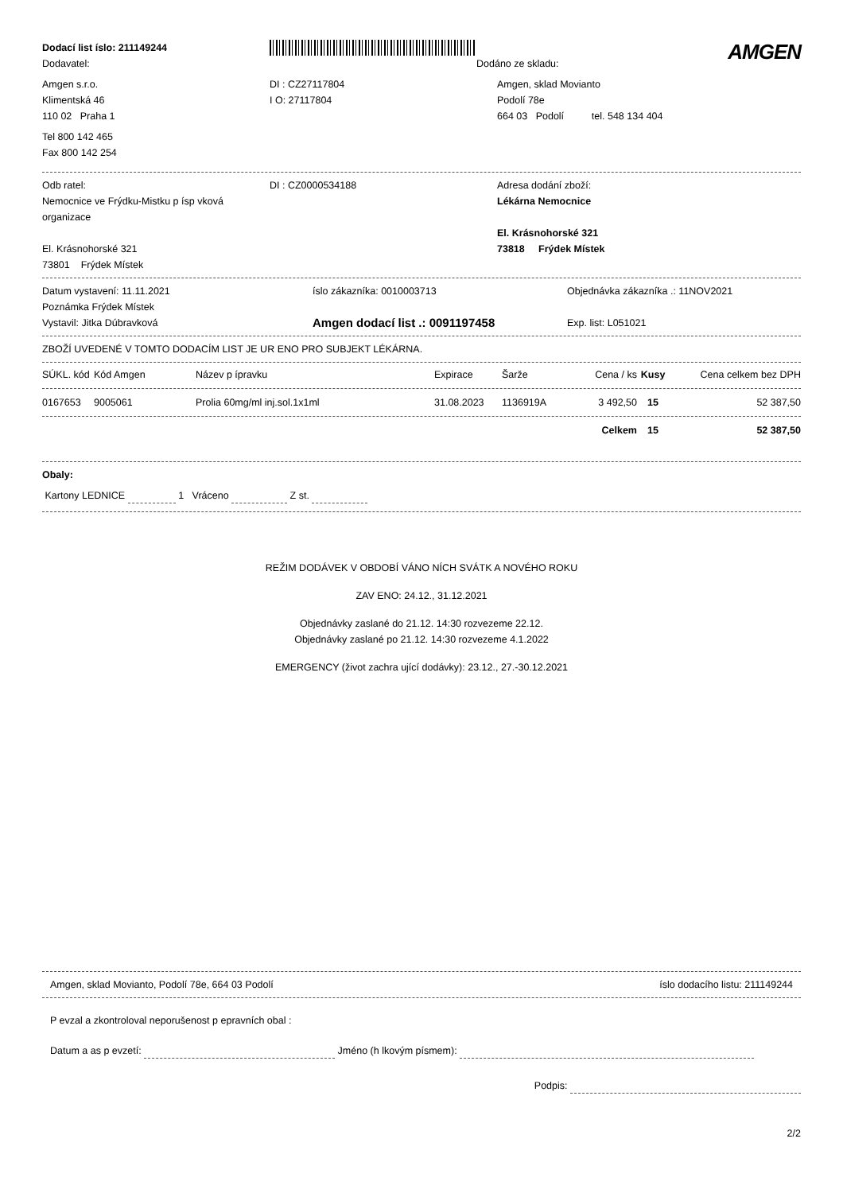Dodací list íslo: 211149244
Dodavatel:
Dodáno ze skladu:
AMGEN
Amgen s.r.o.
Klimentská 46
110 02 Praha 1
DI : CZ27117804
I O: 27117804
Amgen, sklad Movianto
Podolí 78e
664 03 Podolí tel. 548 134 404
Tel 800 142 465
Fax 800 142 254
Odb ratel:
Nemocnice ve Frýdku-Mistku p ísp vková organizace
El. Krásnohorské 321
73801 Frýdek Místek
DI : CZ0000534188 Adresa dodání zboží:
Lékárna Nemocnice
El. Krásnohorské 321
73818 Frýdek Místek
Datum vystavení: 11.11.2021
Poznámka Frýdek Místek
Vystavil: Jitka Dúbravková
íslo zákazníka: 0010003713
Amgen dodací list .: 0091197458
Objednávka zákazníka .: 11NOV2021
Exp. list: L051021
ZBOŽÍ UVEDENÉ V TOMTO DODACÍM LIST JE UR ENO PRO SUBJEKT LÉKÁRNA.
| SÚKL. kód | Kód Amgen | Název p ípravku | Expirace | Šarže | Cena / ks | Kusy | Cena celkem bez DPH |
| --- | --- | --- | --- | --- | --- | --- | --- |
| 0167653 | 9005061 | Prolia 60mg/ml inj.sol.1x1ml | 31.08.2023 | 1136919A | 3 492,50 | 15 | 52 387,50 |
| | | | | | Celkem | 15 | 52 387,50 |
Obaly:
Kartony LEDNICE 1 Vráceno Z st.
REŽIM DODÁVEK V OBDOBÍ VÁNO NÍCH SVÁTK A NOVÉHO ROKU
ZAV ENO: 24.12., 31.12.2021
Objednávky zaslané do 21.12. 14:30 rozvezeme 22.12.
Objednávky zaslané po 21.12. 14:30 rozvezeme 4.1.2022
EMERGENCY (život zachra ující dodávky): 23.12., 27.-30.12.2021
Amgen, sklad Movianto, Podolí 78e, 664 03 Podolí
íslo dodacího listu: 211149244
P evzal a zkontroloval neporušenost p epravních obal :
Datum a as p evzetí: Jméno (h lkovým písmem):
Podpis:
2/2